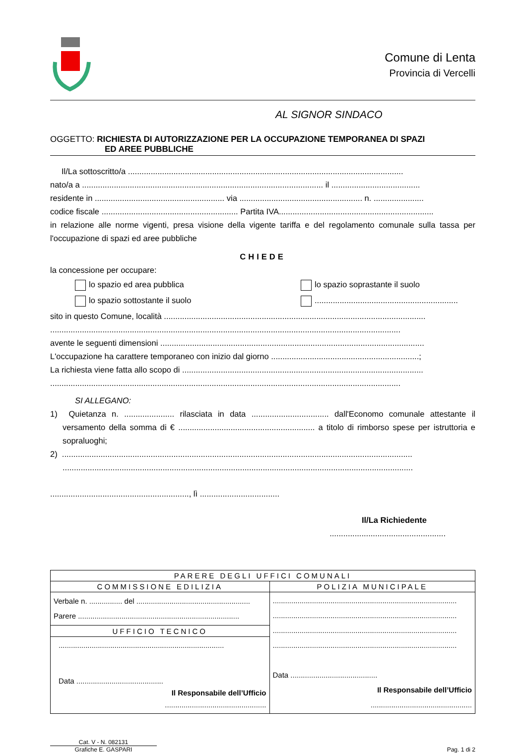Comune di Lenta
Provincia di Vercelli
AL SIGNOR SINDACO
OGGETTO: RICHIESTA DI AUTORIZZAZIONE PER LA OCCUPAZIONE TEMPORANEA DI SPAZI
ED AREE PUBBLICHE
Il/La sottoscritto/a .........................................................................................................................
nato/a a .......................................................................................................... il .......................................
residente in ......................................................... via ...................................................... n. ......................
codice fiscale ............................................................ Partita IVA....................................................................
in relazione alle norme vigenti, presa visione della vigente tariffa e del regolamento comunale sulla tassa per l'occupazione di spazi ed aree pubbliche
CHIEDE
la concessione per occupare:
lo spazio ed area pubblica
lo spazio soprastante il suolo
lo spazio sottostante il suolo
...............................................................
sito in questo Comune, località ...................................................................................................................
..........................................................................................................................................................
avente le seguenti dimensioni ....................................................................................................................
L'occupazione ha carattere temporaneo con inizio dal giorno .................................................................;
La richiesta viene fatta allo scopo di ..........................................................................................................
..........................................................................................................................................................
SI ALLEGANO:
1) Quietanza n. ...................... rilasciata in data .................................. dall'Economo comunale attestante il versamento della somma di € ............................................................ a titolo di rimborso spese per istruttoria e sopraluoghi;
2) ..........................................................................................................................................................
..........................................................................................................................................................
............................................................., lì ...................................
Il/La Richiedente
...................................................
| PARERE DEGLI UFFICI COMUNALI | |
| --- | --- |
| COMMISSIONE EDILIZIA | POLIZIA MUNICIPALE |
| Verbale n. ................ del ....................................................... Parere .............................................................................. | ......................................................................................... ......................................................................................... ......................................................................................... ......................................................................................... Data .......................................... Il Responsabile dell’Ufficio ................................................. |
| UFFICIO TECNICO | |
| ................................................................................ Data .......................................... Il Responsabile dell’Ufficio ................................................. | |
Cat. V - N. 082131
Grafiche E. GASPARI
Pag. 1 di 2